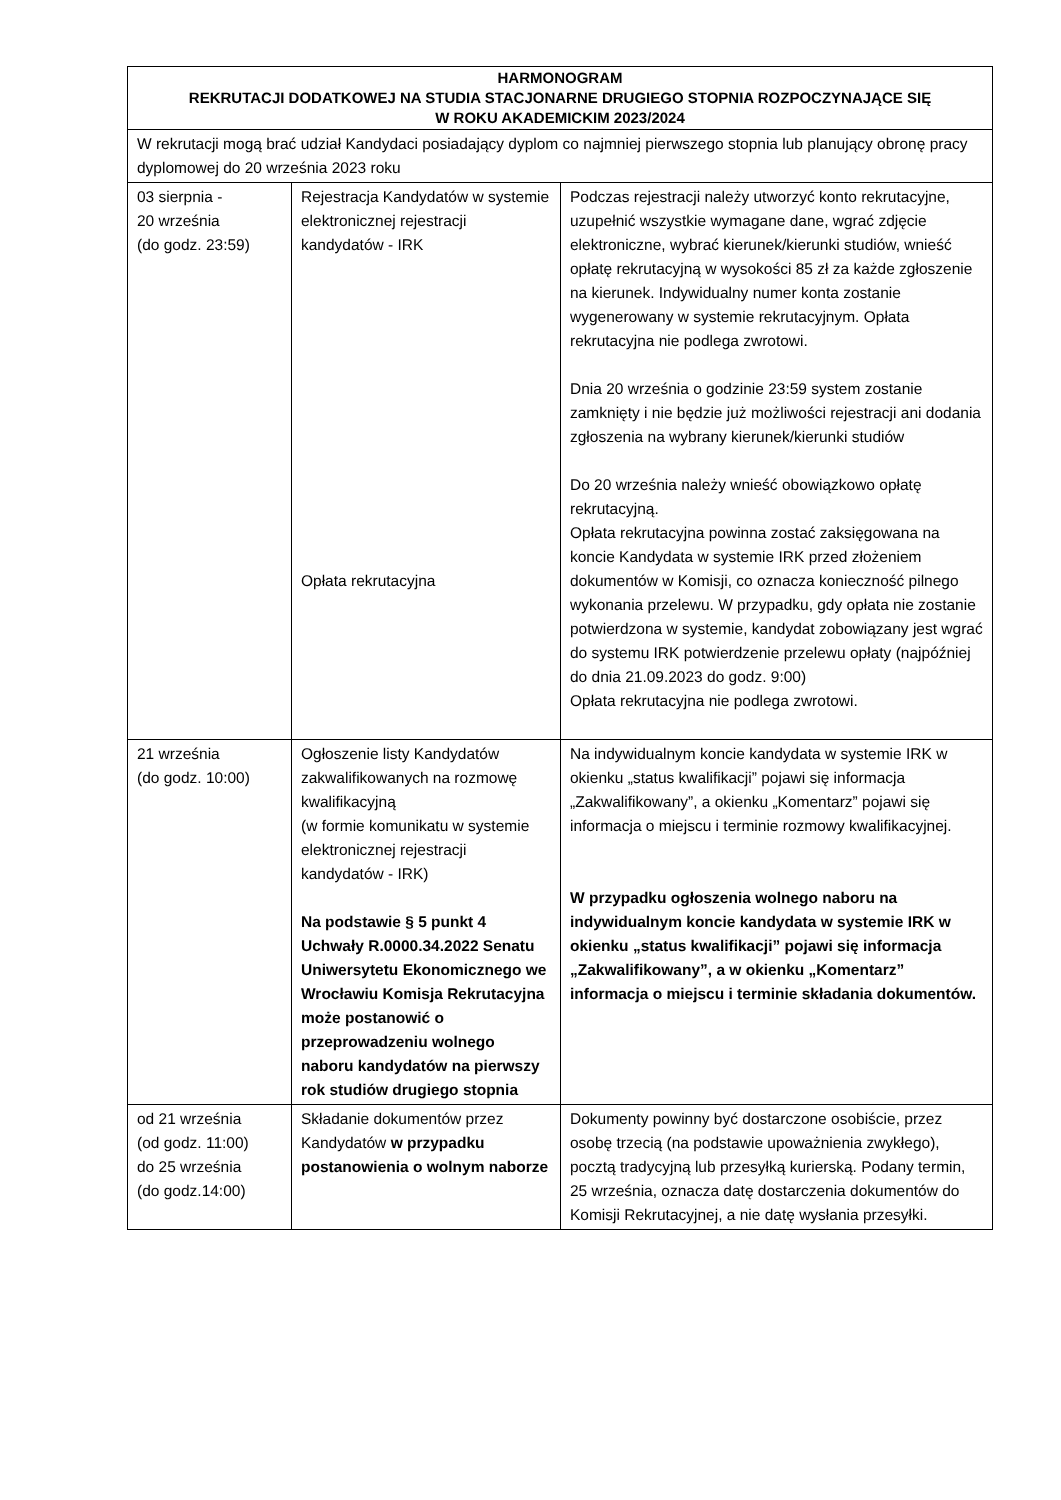| HARMONOGRAM REKRUTACJI DODATKOWEJ NA STUDIA STACJONARNE DRUGIEGO STOPNIA ROZPOCZYNAJĄCE SIĘ W ROKU AKADEMICKIM 2023/2024 | | |
| --- | --- | --- |
| W rekrutacji mogą brać udział Kandydaci posiadający dyplom co najmniej pierwszego stopnia lub planujący obronę pracy dyplomowej do 20 września 2023 roku | | |
| 03 sierpnia - 20 września (do godz. 23:59) | Rejestracja Kandydatów w systemie elektronicznej rejestracji kandydatów - IRK Opłata rekrutacyjna | Podczas rejestracji należy utworzyć konto rekrutacyjne, uzupełnić wszystkie wymagane dane, wgrać zdjęcie elektroniczne, wybrać kierunek/kierunki studiów, wnieść opłatę rekrutacyjną w wysokości 85 zł za każde zgłoszenie na kierunek. Indywidualny numer konta zostanie wygenerowany w systemie rekrutacyjnym. Opłata rekrutacyjna nie podlega zwrotowi. Dnia 20 września o godzinie 23:59 system zostanie zamknięty i nie będzie już możliwości rejestracji ani dodania zgłoszenia na wybrany kierunek/kierunki studiów Do 20 września należy wnieść obowiązkowo opłatę rekrutacyjną. Opłata rekrutacyjna powinna zostać zaksięgowana na koncie Kandydata w systemie IRK przed złożeniem dokumentów w Komisji, co oznacza konieczność pilnego wykonania przelewu. W przypadku, gdy opłata nie zostanie potwierdzona w systemie, kandydat zobowiązany jest wgrać do systemu IRK potwierdzenie przelewu opłaty (najpóźniej do dnia 21.09.2023 do godz. 9:00) Opłata rekrutacyjna nie podlega zwrotowi. |
| 21 września (do godz. 10:00) | Ogłoszenie listy Kandydatów zakwalifikowanych na rozmowę kwalifikacyjną (w formie komunikatu w systemie elektronicznej rejestracji kandydatów - IRK) Na podstawie § 5 punkt 4 Uchwały R.0000.34.2022 Senatu Uniwersytetu Ekonomicznego we Wrocławiu Komisja Rekrutacyjna może postanowić o przeprowadzeniu wolnego naboru kandydatów na pierwszy rok studiów drugiego stopnia | Na indywidualnym koncie kandydata w systemie IRK w okienku „status kwalifikacji” pojawi się informacja „Zakwalifikowany”, a okienku „Komentarz” pojawi się informacja o miejscu i terminie rozmowy kwalifikacyjnej. W przypadku ogłoszenia wolnego naboru na indywidualnym koncie kandydata w systemie IRK w okienku „status kwalifikacji” pojawi się informacja „Zakwalifikowany”, a w okienku „Komentarz” informacja o miejscu i terminie składania dokumentów. |
| od 21 września (od godz. 11:00) do 25 września (do godz.14:00) | Składanie dokumentów przez Kandydatów w przypadku postanowienia o wolnym naborze | Dokumenty powinny być dostarczone osobiście, przez osobę trzecią (na podstawie upoważnienia zwykłego), pocztą tradycyjną lub przesyłką kurierską. Podany termin, 25 września, oznacza datę dostarczenia dokumentów do Komisji Rekrutacyjnej, a nie datę wysłania przesyłki. |